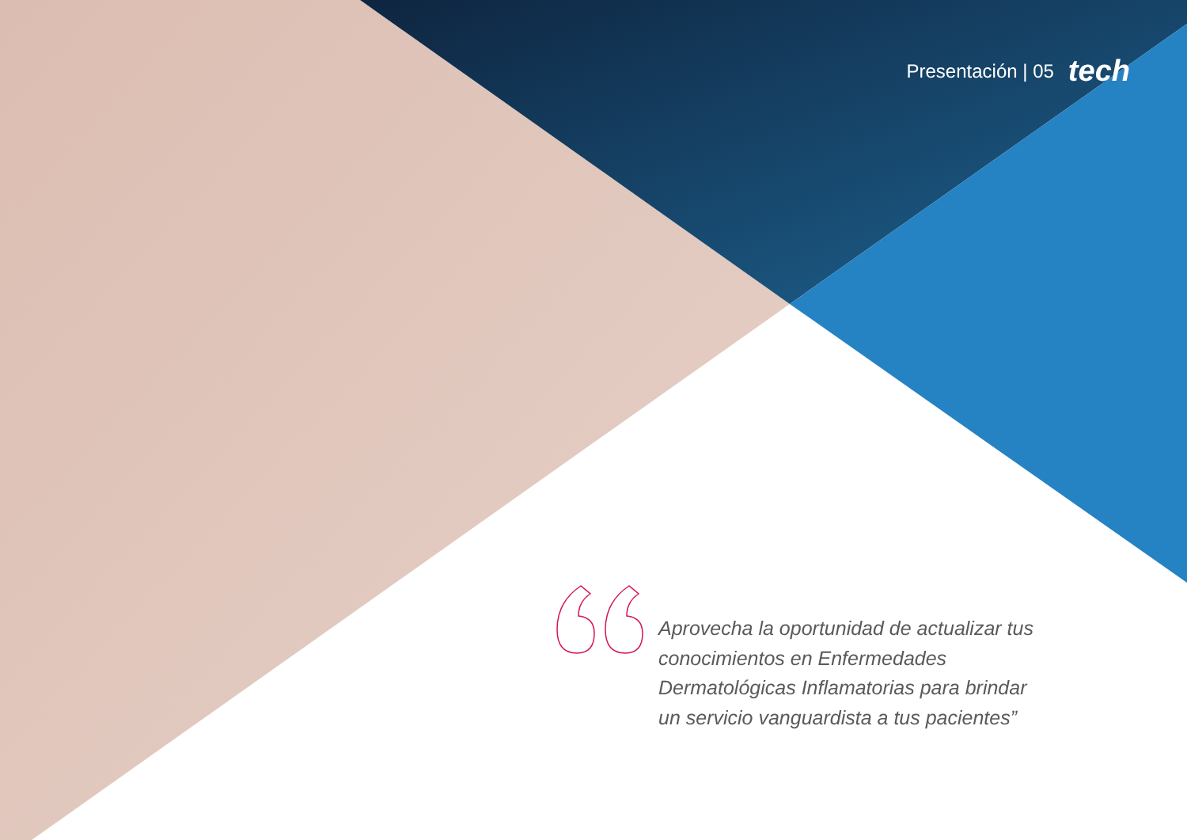Presentación | 05 tech
Aprovecha la oportunidad de actualizar tus conocimientos en Enfermedades Dermatológicas Inflamatorias para brindar un servicio vanguardista a tus pacientes”